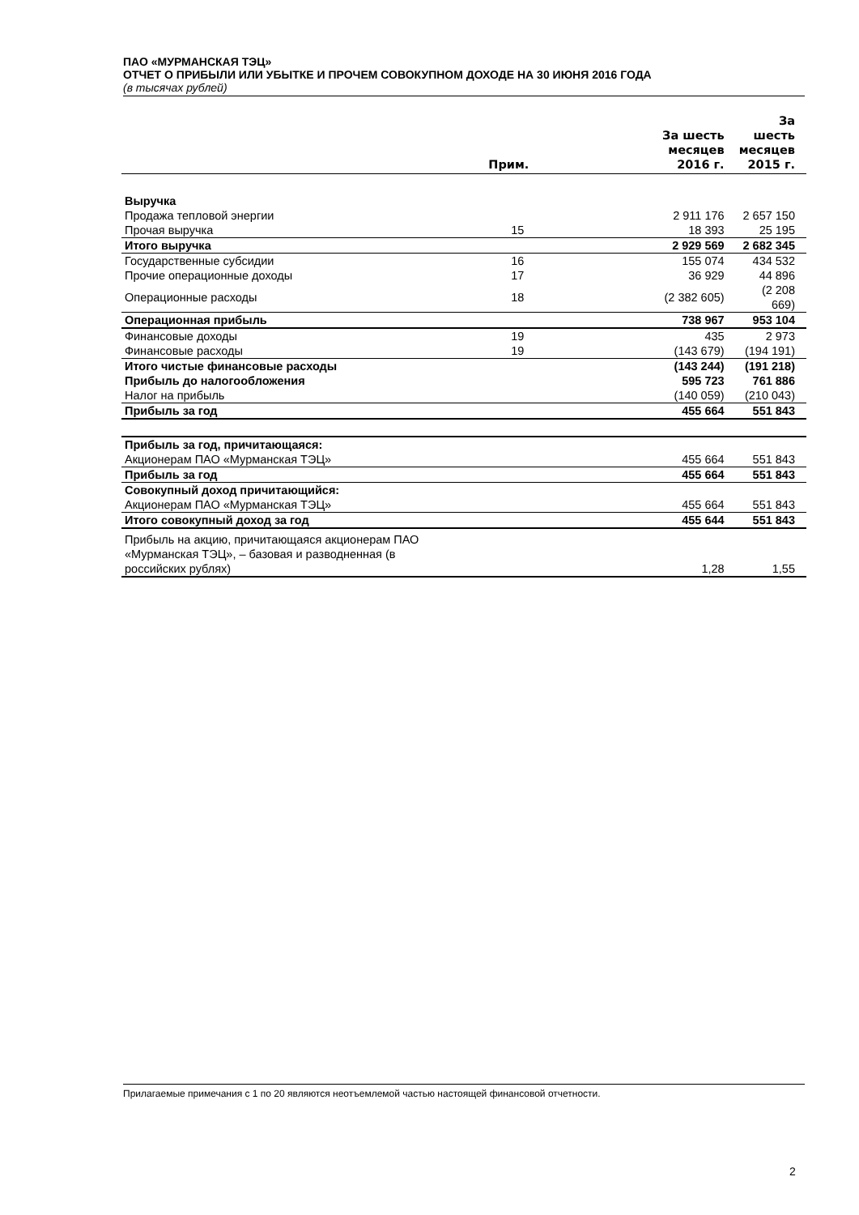ПАО «МУРМАНСКАЯ ТЭЦ»
ОТЧЕТ О ПРИБЫЛИ ИЛИ УБЫТКЕ И ПРОЧЕМ СОВОКУПНОМ ДОХОДЕ НА 30 ИЮНЯ 2016 ГОДА
(в тысячах рублей)
| | Прим. | За шесть месяцев 2016 г. | За шесть месяцев 2015 г. |
| --- | --- | --- | --- |
| Выручка | | | |
| Продажа тепловой энергии | | 2 911 176 | 2 657 150 |
| Прочая выручка | 15 | 18 393 | 25 195 |
| Итого выручка | | 2 929 569 | 2 682 345 |
| Государственные субсидии | 16 | 155 074 | 434 532 |
| Прочие операционные доходы | 17 | 36 929 | 44 896 |
| Операционные расходы | 18 | (2 382 605) | (2 208 669) |
| Операционная прибыль | | 738 967 | 953 104 |
| Финансовые доходы | 19 | 435 | 2 973 |
| Финансовые расходы | 19 | (143 679) | (194 191) |
| Итого чистые финансовые расходы | | (143 244) | (191 218) |
| Прибыль до налогообложения | | 595 723 | 761 886 |
| Налог на прибыль | | (140 059) | (210 043) |
| Прибыль за год | | 455 664 | 551 843 |
| Прибыль за год, причитающаяся: | | | |
| Акционерам ПАО «Мурманская ТЭЦ» | | 455 664 | 551 843 |
| Прибыль за год | | 455 664 | 551 843 |
| Совокупный доход причитающийся: | | | |
| Акционерам ПАО «Мурманская ТЭЦ» | | 455 664 | 551 843 |
| Итого совокупный доход за год | | 455 644 | 551 843 |
| Прибыль на акцию, причитающаяся акционерам ПАО «Мурманская ТЭЦ», – базовая и разводненная (в российских рублях) | | 1,28 | 1,55 |
Прилагаемые примечания с 1 по 20 являются неотъемлемой частью настоящей финансовой отчетности.
2